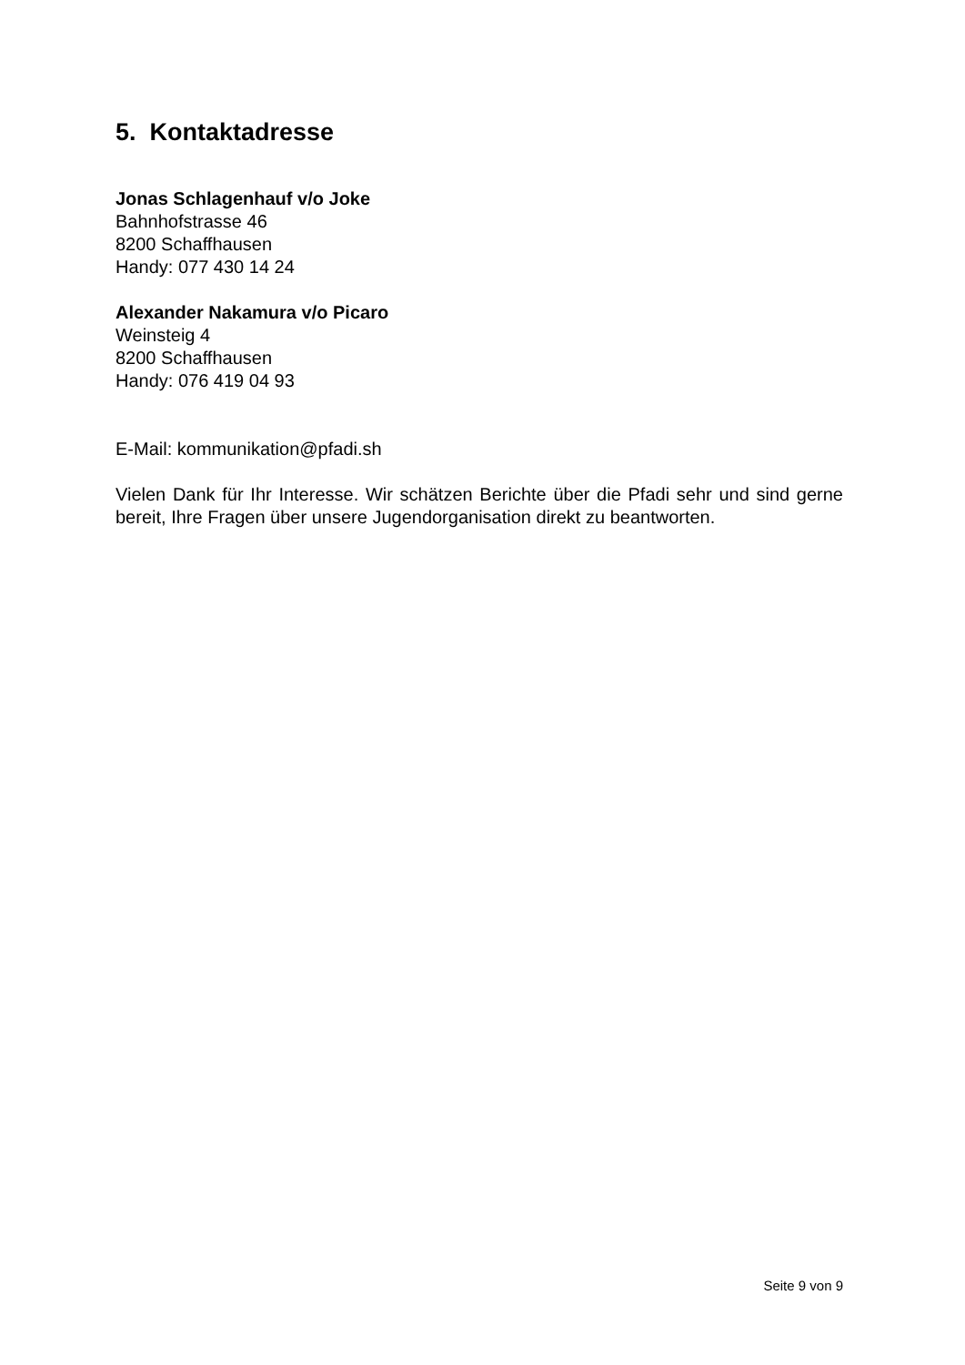5. Kontaktadresse
Jonas Schlagenhauf v/o Joke
Bahnhofstrasse 46
8200 Schaffhausen
Handy: 077 430 14 24
Alexander Nakamura v/o Picaro
Weinsteig 4
8200 Schaffhausen
Handy: 076 419 04 93
E-Mail: kommunikation@pfadi.sh
Vielen Dank für Ihr Interesse. Wir schätzen Berichte über die Pfadi sehr und sind gerne bereit, Ihre Fragen über unsere Jugendorganisation direkt zu beantworten.
Seite 9 von 9